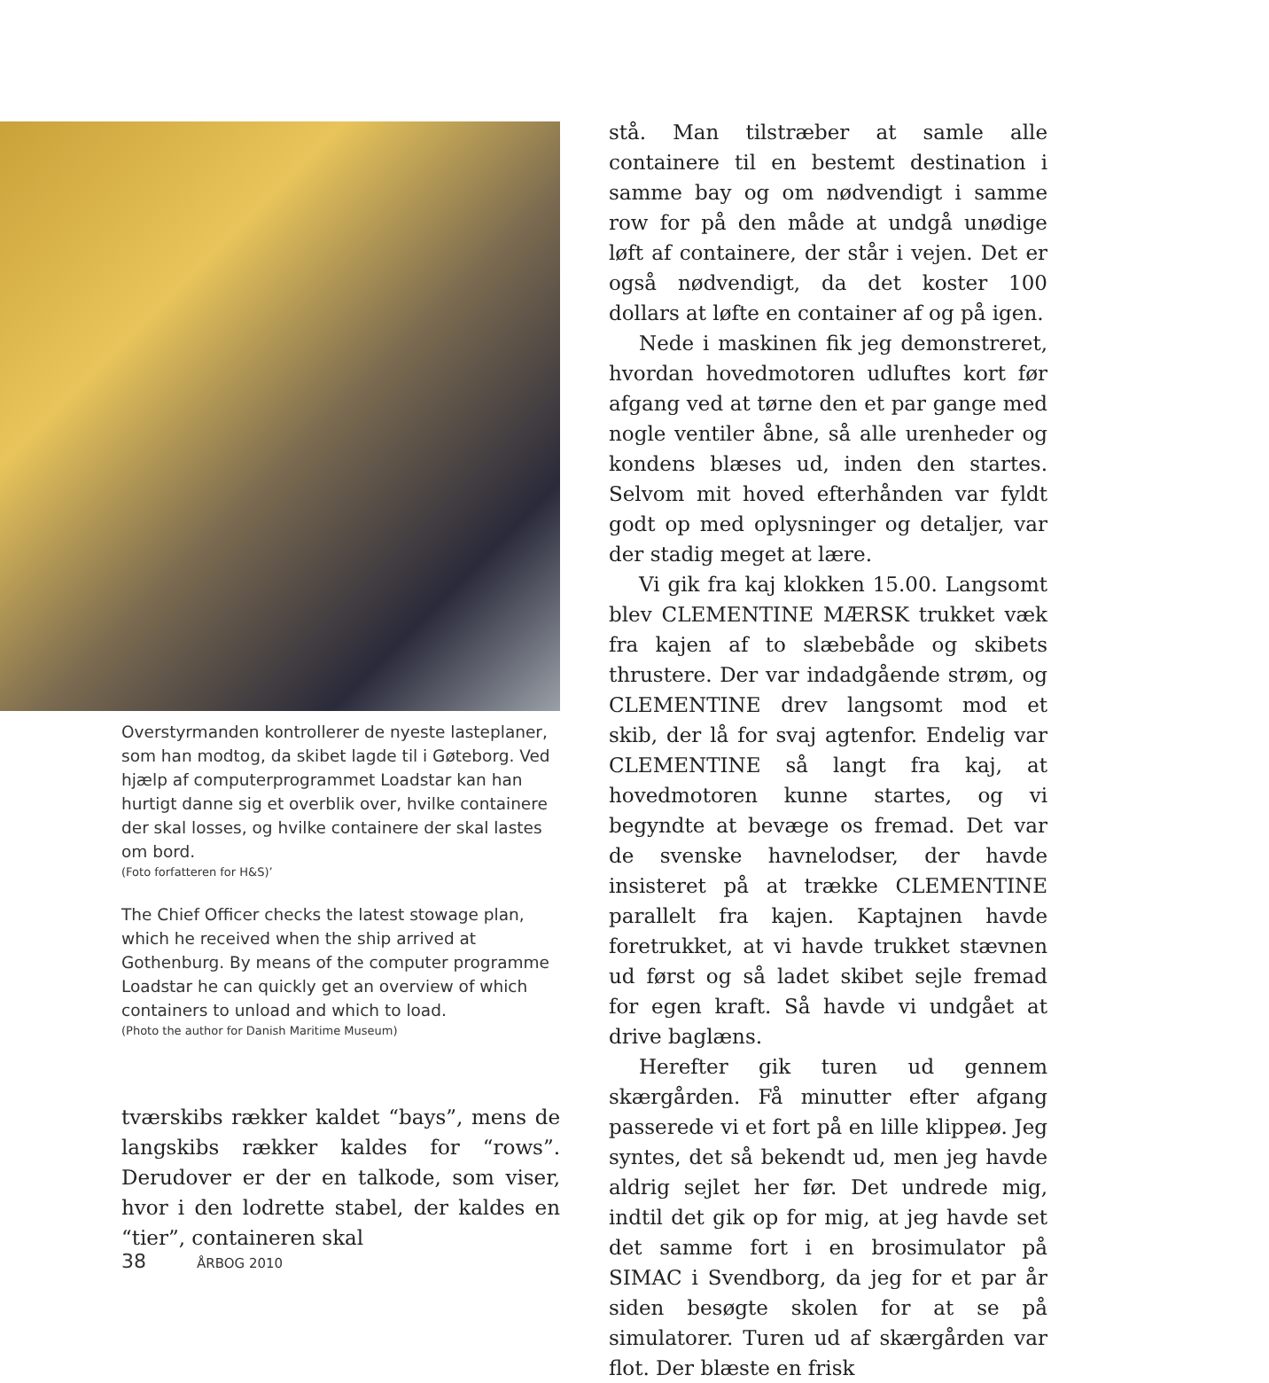Overstyrmanden kontrollerer de nyeste lasteplaner, som han modtog, da skibet lagde til i Gøteborg. Ved hjælp af computerprogrammet Loadstar kan han hurtigt danne sig et overblik over, hvilke containere der skal losses, og hvilke containere der skal lastes om bord.
(Foto forfatteren for H&S)’
The Chief Officer checks the latest stowage plan, which he received when the ship arrived at Gothenburg. By means of the computer programme Loadstar he can quickly get an overview of which containers to unload and which to load.
(Photo the author for Danish Maritime Museum)
tværskibs rækker kaldet “bays”, mens de langskibs rækker kaldes for “rows”. Derudover er der en talkode, som viser, hvor i den lodrette stabel, der kaldes en “tier”, containeren skal
stå. Man tilstræber at samle alle containere til en bestemt destination i samme bay og om nødvendigt i samme row for på den måde at undgå unødige løft af containere, der står i vejen. Det er også nødvendigt, da det koster 100 dollars at løfte en container af og på igen.
Nede i maskinen fik jeg demonstreret, hvordan hovedmotoren udluftes kort før afgang ved at tørne den et par gange med nogle ventiler åbne, så alle urenheder og kondens blæses ud, inden den startes. Selvom mit hoved efterhånden var fyldt godt op med oplysninger og detaljer, var der stadig meget at lære.
Vi gik fra kaj klokken 15.00. Langsomt blev CLEMENTINE MÆRSK trukket væk fra kajen af to slæbebåde og skibets thrustere. Der var indadgående strøm, og CLEMENTINE drev langsomt mod et skib, der lå for svaj agtenfor. Endelig var CLEMENTINE så langt fra kaj, at hovedmotoren kunne startes, og vi begyndte at bevæge os fremad. Det var de svenske havnelodser, der havde insisteret på at trække CLEMENTINE parallelt fra kajen. Kaptajnen havde foretrukket, at vi havde trukket stævnen ud først og så ladet skibet sejle fremad for egen kraft. Så havde vi undgået at drive baglæns.
Herefter gik turen ud gennem skærgården. Få minutter efter afgang passerede vi et fort på en lille klippeø. Jeg syntes, det så bekendt ud, men jeg havde aldrig sejlet her før. Det undrede mig, indtil det gik op for mig, at jeg havde set det samme fort i en brosimulator på SIMAC i Svendborg, da jeg for et par år siden besøgte skolen for at se på simulatorer. Turen ud af skærgården var flot. Der blæste en frisk
38 ÅRBOG 2010